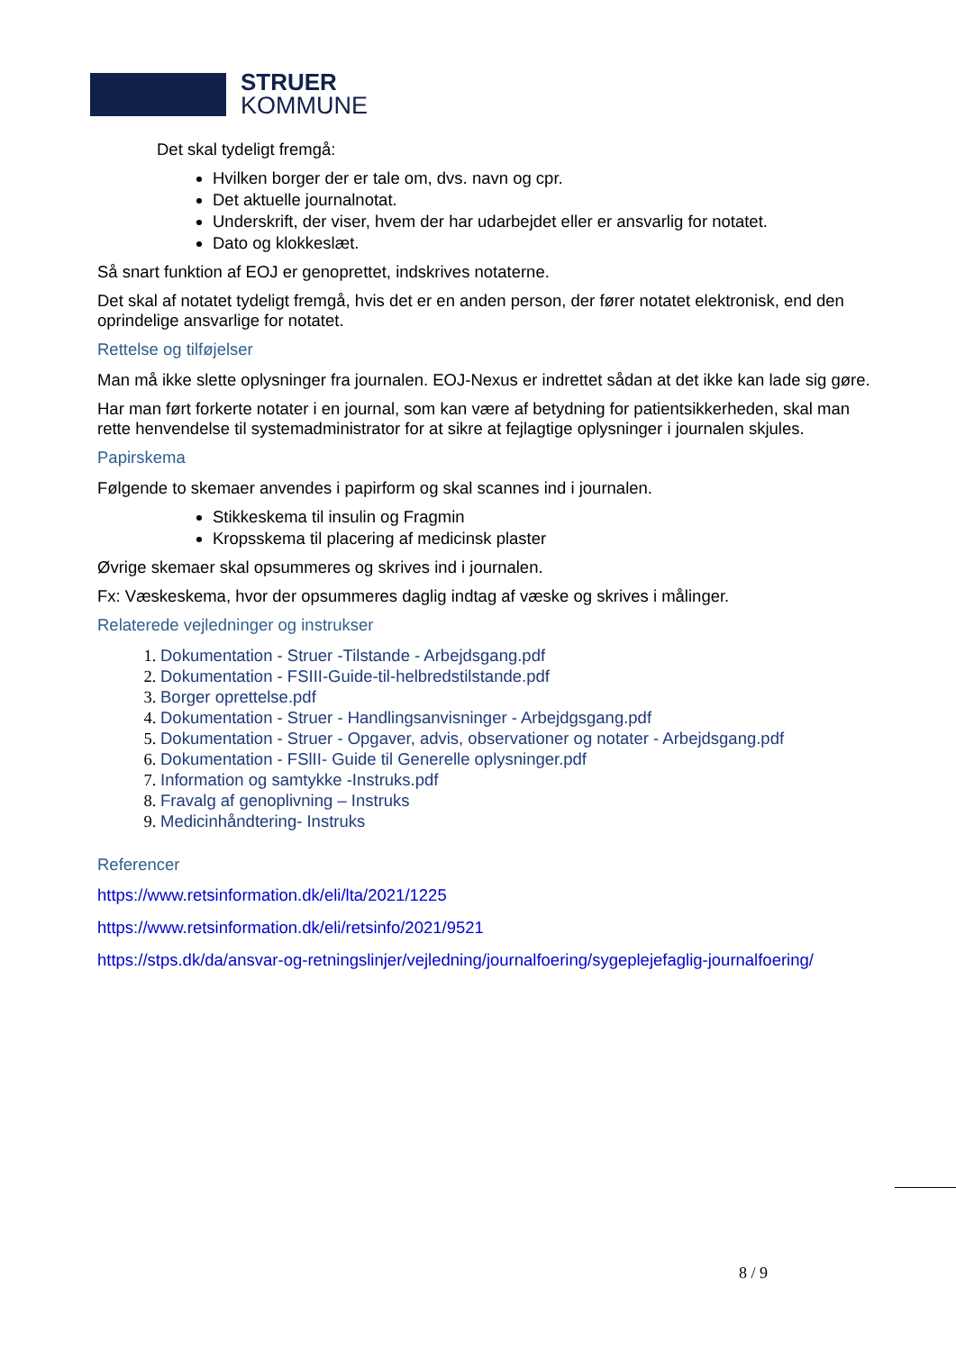STRUER
KOMMUNE
Det skal tydeligt fremgå:
Hvilken borger der er tale om, dvs. navn og cpr.
Det aktuelle journalnotat.
Underskrift, der viser, hvem der har udarbejdet eller er ansvarlig for notatet.
Dato og klokkeslæt.
Så snart funktion af EOJ er genoprettet, indskrives notaterne.
Det skal af notatet tydeligt fremgå, hvis det er en anden person, der fører notatet elektronisk, end den oprindelige ansvarlige for notatet.
Rettelse og tilføjelser
Man må ikke slette oplysninger fra journalen. EOJ-Nexus er indrettet sådan at det ikke kan lade sig gøre.
Har man ført forkerte notater i en journal, som kan være af betydning for patientsikkerheden, skal man rette henvendelse til systemadministrator for at sikre at fejlagtige oplysninger i journalen skjules.
Papirskema
Følgende to skemaer anvendes i papirform og skal scannes ind i journalen.
Stikkeskema til insulin og Fragmin
Kropsskema til placering af medicinsk plaster
Øvrige skemaer skal opsummeres og skrives ind i journalen.
Fx: Væskeskema, hvor der opsummeres daglig indtag af væske og skrives i målinger.
Relaterede vejledninger og instrukser
1. Dokumentation - Struer -Tilstande - Arbejdsgang.pdf
2. Dokumentation - FSIII-Guide-til-helbredstilstande.pdf
3. Borger oprettelse.pdf
4. Dokumentation - Struer - Handlingsanvisninger - Arbejdgsgang.pdf
5. Dokumentation - Struer - Opgaver, advis, observationer og notater - Arbejdsgang.pdf
6. Dokumentation - FSlII- Guide til Generelle oplysninger.pdf
7. Information og samtykke -Instruks.pdf
8. Fravalg af genoplivning – Instruks
9. Medicinhåndtering- Instruks
Referencer
https://www.retsinformation.dk/eli/lta/2021/1225
https://www.retsinformation.dk/eli/retsinfo/2021/9521
https://stps.dk/da/ansvar-og-retningslinjer/vejledning/journalfoering/sygeplejefaglig-journalfoering/
8 / 9